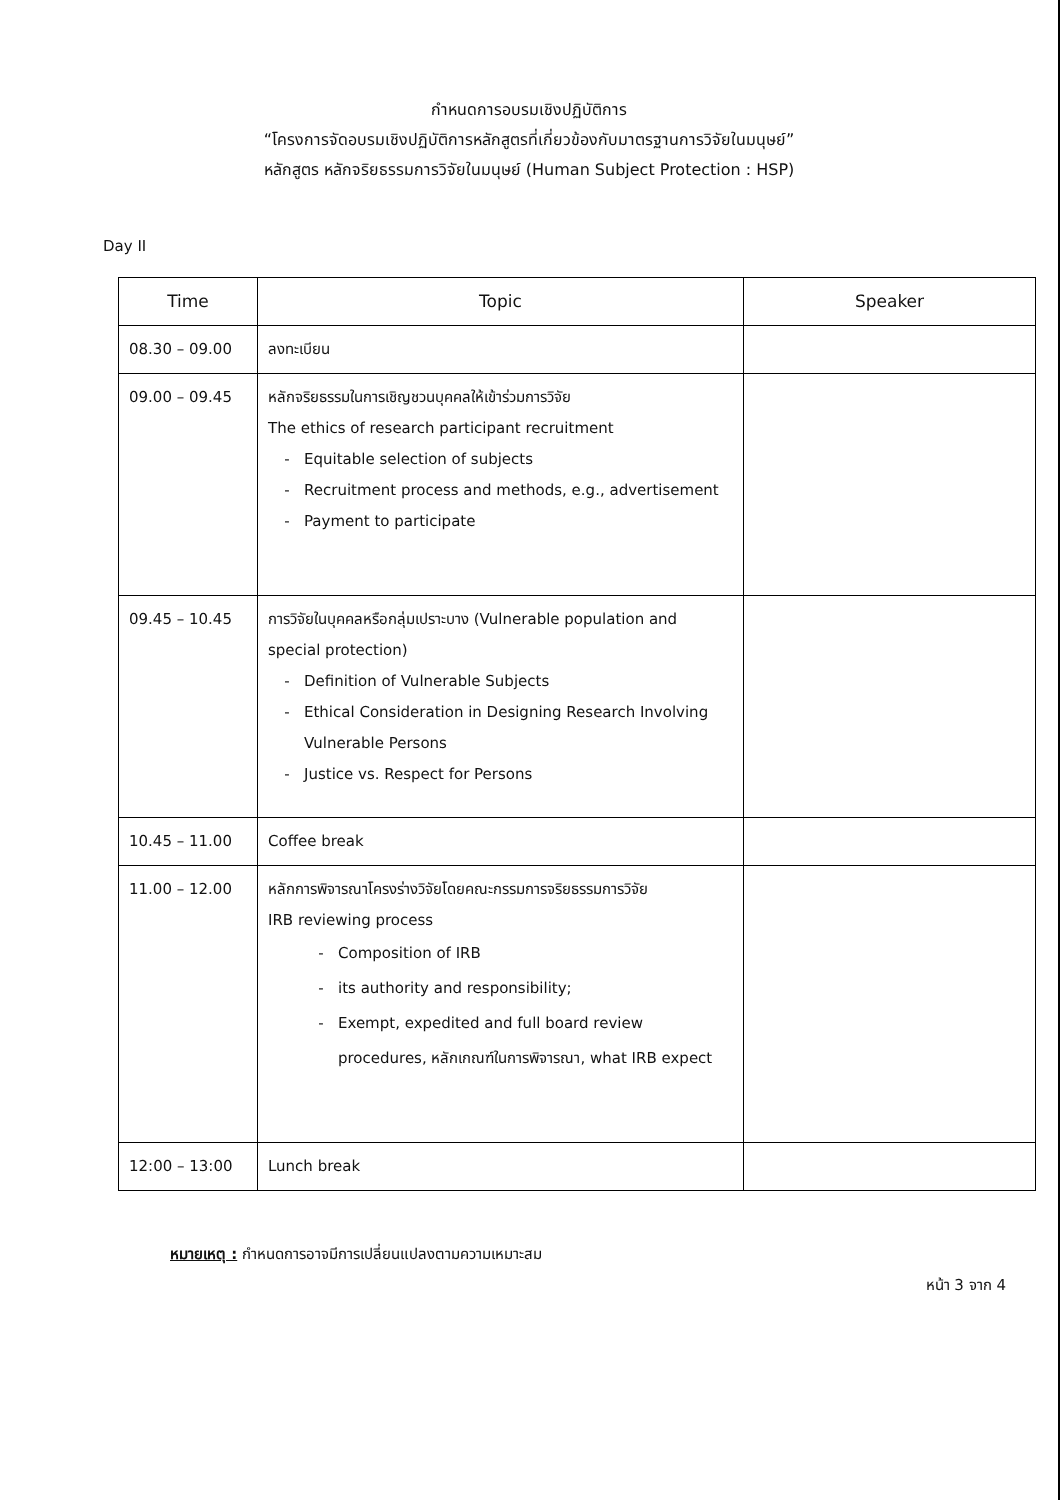กำหนดการอบรมเชิงปฏิบัติการ
“โครงการจัดอบรมเชิงปฏิบัติการหลักสูตรที่เกี่ยวข้องกับมาตรฐานการวิจัยในมนุษย์”
หลักสูตร หลักจริยธรรมการวิจัยในมนุษย์ (Human Subject Protection : HSP)
Day II
| Time | Topic | Speaker |
| --- | --- | --- |
| 08.30 – 09.00 | ลงทะเบียน | |
| 09.00 – 09.45 | หลักจริยธรรมในการเชิญชวนบุคคลให้เข้าร่วมการวิจัย The ethics of research participant recruitment Equitable selection of subjects Recruitment process and methods, e.g., advertisement Payment to participate | |
| 09.45 – 10.45 | การวิจัยในบุคคลหรือกลุ่มเปราะบาง (Vulnerable population and special protection) Definition of Vulnerable Subjects Ethical Consideration in Designing Research Involving Vulnerable Persons Justice vs. Respect for Persons | |
| 10.45 – 11.00 | Coffee break | |
| 11.00 – 12.00 | หลักการพิจารณาโครงร่างวิจัยโดยคณะกรรมการจริยธรรมการวิจัย IRB reviewing process Composition of IRB its authority and responsibility; Exempt, expedited and full board review procedures, หลักเกณฑ์ในการพิจารณา, what IRB expect | |
| 12:00 – 13:00 | Lunch break | |
หมายเหตุ : กำหนดการอาจมีการเปลี่ยนแปลงตามความเหมาะสม
หน้า 3 จาก 4